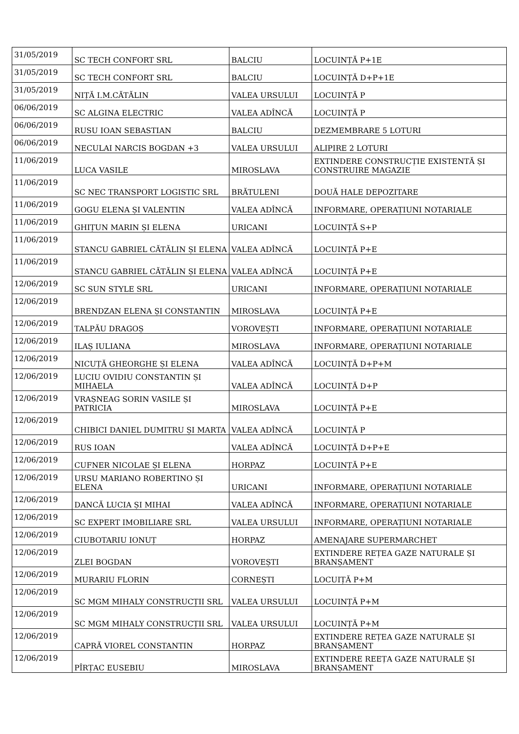| 31/05/2019 | SC TECH CONFORT SRL | BALCIU | LOCUINȚĂ P+1E |
| 31/05/2019 | SC TECH CONFORT SRL | BALCIU | LOCUINȚĂ D+P+1E |
| 31/05/2019 | NIȚĂ I.M.CĂTĂLIN | VALEA URSULUI | LOCUINȚĂ P |
| 06/06/2019 | SC ALGINA ELECTRIC | VALEA ADÎNCĂ | LOCUINȚĂ P |
| 06/06/2019 | RUSU IOAN SEBASTIAN | BALCIU | DEZMEMBRARE 5 LOTURI |
| 06/06/2019 | NECULAI NARCIS BOGDAN +3 | VALEA URSULUI | ALIPIRE 2 LOTURI |
| 11/06/2019 | LUCA VASILE | MIROSLAVA | EXTINDERE CONSTRUCȚIE EXISTENTĂ ȘI CONSTRUIRE MAGAZIE |
| 11/06/2019 | SC NEC TRANSPORT LOGISTIC SRL | BRĂTULENI | DOUĂ HALE DEPOZITARE |
| 11/06/2019 | GOGU ELENA ȘI VALENTIN | VALEA ADÎNCĂ | INFORMARE, OPERAȚIUNI NOTARIALE |
| 11/06/2019 | GHIȚUN MARIN ȘI ELENA | URICANI | LOCUINȚĂ S+P |
| 11/06/2019 | STANCU GABRIEL CĂTĂLIN ȘI ELENA | VALEA ADÎNCĂ | LOCUINȚĂ P+E |
| 11/06/2019 | STANCU GABRIEL CĂTĂLIN ȘI ELENA | VALEA ADÎNCĂ | LOCUINȚĂ P+E |
| 12/06/2019 | SC SUN STYLE SRL | URICANI | INFORMARE, OPERAȚIUNI NOTARIALE |
| 12/06/2019 | BRENDZAN ELENA ȘI CONSTANTIN | MIROSLAVA | LOCUINȚĂ P+E |
| 12/06/2019 | TALPĂU DRAGOȘ | VOROVEȘTI | INFORMARE, OPERAȚIUNI NOTARIALE |
| 12/06/2019 | ILAȘ IULIANA | MIROSLAVA | INFORMARE, OPERAȚIUNI NOTARIALE |
| 12/06/2019 | NICUȚĂ GHEORGHE ȘI ELENA | VALEA ADÎNCĂ | LOCUINȚĂ D+P+M |
| 12/06/2019 | LUCIU OVIDIU CONSTANTIN ȘI MIHAELA | VALEA ADÎNCĂ | LOCUINȚĂ D+P |
| 12/06/2019 | VRAȘNEAG SORIN VASILE ȘI PATRICIA | MIROSLAVA | LOCUINȚĂ P+E |
| 12/06/2019 | CHIBICI DANIEL DUMITRU ȘI MARTA | VALEA ADÎNCĂ | LOCUINȚĂ P |
| 12/06/2019 | RUS IOAN | VALEA ADÎNCĂ | LOCUINȚĂ D+P+E |
| 12/06/2019 | CUFNER NICOLAE ȘI ELENA | HORPAZ | LOCUINȚĂ P+E |
| 12/06/2019 | URSU MARIANO ROBERTINO ȘI ELENA | URICANI | INFORMARE, OPERAȚIUNI NOTARIALE |
| 12/06/2019 | DANCĂ LUCIA ȘI MIHAI | VALEA ADÎNCĂ | INFORMARE, OPERAȚIUNI NOTARIALE |
| 12/06/2019 | SC EXPERT IMOBILIARE SRL | VALEA URSULUI | INFORMARE, OPERAȚIUNI NOTARIALE |
| 12/06/2019 | CIUBOTARIU IONUȚ | HORPAZ | AMENAJARE SUPERMARCHET |
| 12/06/2019 | ZLEI BOGDAN | VOROVEȘTI | EXTINDERE REȚEA GAZE NATURALE ȘI BRANȘAMENT |
| 12/06/2019 | MURARIU FLORIN | CORNEȘTI | LOCUIȚĂ P+M |
| 12/06/2019 | SC MGM MIHALY CONSTRUCȚII SRL | VALEA URSULUI | LOCUINȚĂ P+M |
| 12/06/2019 | SC MGM MIHALY CONSTRUCȚII SRL | VALEA URSULUI | LOCUINȚĂ P+M |
| 12/06/2019 | CAPRĂ VIOREL CONSTANTIN | HORPAZ | EXTINDERE REȚEA GAZE NATURALE ȘI BRANȘAMENT |
| 12/06/2019 | PÎRȚAC EUSEBIU | MIROSLAVA | EXTINDERE REEȚA GAZE NATURALE ȘI BRANȘAMENT |